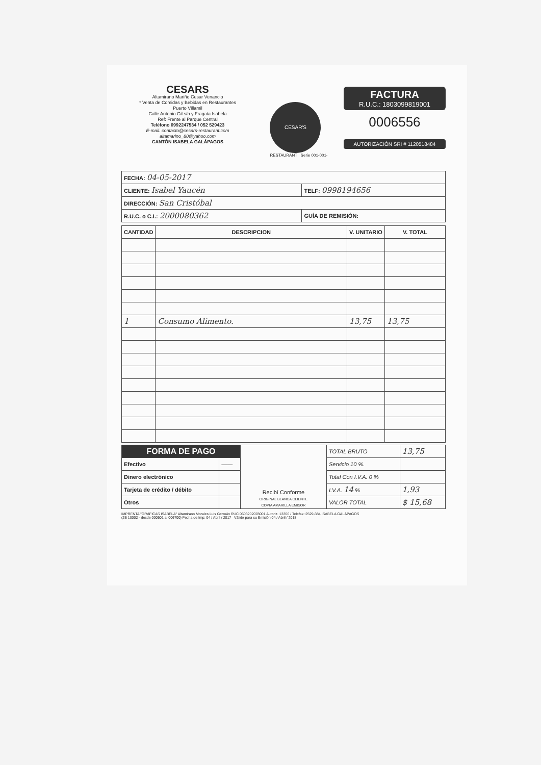CESARS
Altamirano Mariño Cesar Venancio
* Venta de Comidas y Bebidas en Restaurantes
Puerto Villamil
Calle Antonio Gil s/n y Fragata Isabela
Ref: Frente al Parque Central
Teléfono 0992247534 / 052 529423
E-mail: contacto@cesars-restaurant.com
altamarino_80@yahoo.com
CANTÓN ISABELA GALÁPAGOS
CESAR'S
RESTAURANT Serie 001-001-
FACTURA
R.U.C.: 1803099819001
0006556
AUTORIZACIÓN SRI # 1120518484
| FECHA: 04-05-2017 | |
| CLIENTE: Isabel Yaucén | TELF: 0998194656 |
| DIRECCIÓN: San Cristóbal | |
| R.U.C. o C.I.: 2000080362 | GUÍA DE REMISIÓN: |
| CANTIDAD | DESCRIPCION | V. UNITARIO | V. TOTAL |
| --- | --- | --- | --- |
| 1 | Consumo Alimento. | 13,75 | 13,75 |
| FORMA DE PAGO | | Recibí Conforme ORIGINAL BLANCA CLIENTE COPIA AMARILLA EMISOR | TOTAL BRUTO | 13,75 |
| Efectivo | —— | | Servicio 10 %. | |
| Dinero electrónico | | | Total Con I.V.A. 0 % | |
| Tarjeta de crédito / débito | | | I.V.A. 14 % | 1,93 |
| Otros | | | VALOR TOTAL | $ 15,68 |
IMPRENTA "GRÁFICAS ISABELA" Altamirano Morales Luis Germán RUC 0603202078001 Autoriz. 13356 / Telefax: 2529-384 ISABELA GALÁPAGOS
(2B 10002 - desde 000501 al 006700) Fecha de Imp: 04 / Abril / 2017 Válido para su Emisión 04 / Abril / 2018